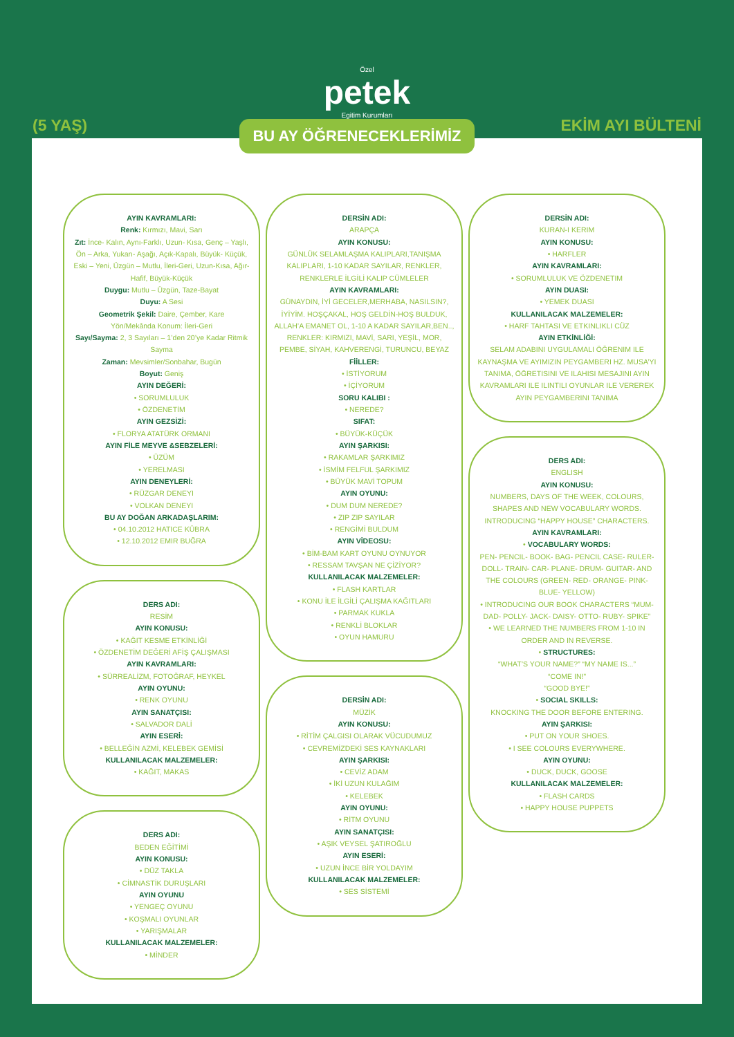Özel
petek
Egitim Kurumları
(5 YAŞ) EKİM AYI BÜLTENİ
BU AY ÖĞRENECEKLERİMİZ
AYIN KAVRAMLARI:
Renk: Kırmızı, Mavi, Sarı
Zıt: İnce- Kalın, Aynı-Farklı, Uzun- Kısa, Genç – Yaşlı, Ön – Arka, Yukarı- Aşağı, Açık-Kapalı, Büyük- Küçük, Eski – Yeni, Üzgün – Mutlu, İleri-Geri, Uzun-Kısa, Ağır-Hafif, Büyük-Küçük
Duygu: Mutlu – Üzgün, Taze-Bayat
Duyu: A Sesi
Geometrik Şekil: Daire, Çember, Kare
Yön/Mekânda Konum: İleri-Geri
Sayı/Sayma: 2, 3 Sayıları – 1’den 20’ye Kadar Ritmik Sayma
Zaman: Mevsimler/Sonbahar, Bugün
Boyut: Geniş
AYIN DEĞERİ:
• SORUMLULUK
• ÖZDENETİM
AYIN GEZSİZİ:
• FLORYA ATATÜRK ORMANI
AYIN FİLE MEYVE &SEBZELERİ:
• ÜZÜM
• YERELMASI
AYIN DENEYLERİ:
• RÜZGAR DENEYI
• VOLKAN DENEYI
BU AY DOĞAN ARKADAŞLARIM:
• 04.10.2012 HATICE KÜBRA
• 12.10.2012 EMIR BUĞRA
DERS ADI:
RESİM
AYIN KONUSU:
• KAĞIT KESME ETKİNLİĞİ
• ÖZDENETİM DEĞERİ AFİŞ ÇALIŞMASI
AYIN KAVRAMLARI:
• SÜRREALİZM, FOTOĞRAF, HEYKEL
AYIN OYUNU:
• RENK OYUNU
AYIN SANATÇISI:
• SALVADOR DALİ
AYIN ESERİ:
• BELLEĞİN AZMİ, KELEBEK GEMİSİ
KULLANILACAK MALZEMELER:
• KAĞIT, MAKAS
DERS ADI:
BEDEN EĞİTİMİ
AYIN KONUSU:
• DÜZ TAKLA
• CİMNASTİK DURUŞLARI
AYIN OYUNU
• YENGEÇ OYUNU
• KOŞMALI OYUNLAR
• YARIŞMALAR
KULLANILACAK MALZEMELER:
• MİNDER
DERSİN ADI:
ARAPÇA
AYIN KONUSU:
GÜNLÜK SELAMLAŞMA KALIPLARI,TANIŞMA KALIPLARI, 1-10 KADAR SAYILAR, RENKLER, RENKLERLE İLGİLİ KALIP CÜMLELER
AYIN KAVRAMLARI:
GÜNAYDIN, İYİ GECELER,MERHABA, NASILSIN?, İYİYİM. HOŞÇAKAL, HOŞ GELDİN-HOŞ BULDUK, ALLAH’A EMANET OL, 1-10 A KADAR SAYILAR,BEN.., RENKLER: KIRMIZI, MAVİ, SARI, YEŞİL, MOR, PEMBE, SİYAH, KAHVERENGİ, TURUNCU, BEYAZ
FİİLLER:
• İSTİYORUM
• İÇİYORUM
SORU KALIBI :
• NEREDE?
SIFAT:
• BÜYÜK-KÜÇÜK
AYIN ŞARKISI:
• RAKAMLAR ŞARKIMIZ
• İSMİM FELFUL ŞARKIMIZ
• BÜYÜK MAVİ TOPUM
AYIN OYUNU:
• DUM DUM NEREDE?
• ZIP ZIP SAYILAR
• RENGİMİ BULDUM
AYIN VİDEOSU:
• BİM-BAM KART OYUNU OYNUYOR
• RESSAM TAVŞAN NE ÇİZİYOR?
KULLANILACAK MALZEMELER:
• FLASH KARTLAR
• KONU İLE İLGİLİ ÇALIŞMA KAĞITLARI
• PARMAK KUKLA
• RENKLİ BLOKLAR
• OYUN HAMURU
DERSİN ADI:
MÜZİK
AYIN KONUSU:
• RİTİM ÇALGISI OLARAK VÜCUDUMUZ
• CEVREMİZDEKİ SES KAYNAKLARI
AYIN ŞARKISI:
• CEVİZ ADAM
• İKİ UZUN KULAĞIM
• KELEBEK
AYIN OYUNU:
• RİTM OYUNU
AYIN SANATÇISI:
• AŞIK VEYSEL ŞATIROĞLU
AYIN ESERİ:
• UZUN İNCE BİR YOLDAYIM
KULLANILACAK MALZEMELER:
• SES SİSTEMİ
DERSİN ADI:
KURAN-I KERIM
AYIN KONUSU:
• HARFLER
AYIN KAVRAMLARI:
• SORUMLULUK VE ÖZDENETIM
AYIN DUASI:
• YEMEK DUASI
KULLANILACAK MALZEMELER:
• HARF TAHTASI VE ETKINLIKLI CÜZ
AYIN ETKİNLİĞİ:
SELAM ADABINI UYGULAMALI ÖĞRENIM ILE KAYNAŞMA VE AYIMIZIN PEYGAMBERI HZ. MUSA’YI TANIMA, ÖĞRETISINI VE ILAHISI MESAJINI AYIN KAVRAMLARI ILE ILINTILI OYUNLAR ILE VEREREK AYIN PEYGAMBERINI TANIMA
DERS ADI:
ENGLISH
AYIN KONUSU:
NUMBERS, DAYS OF THE WEEK, COLOURS, SHAPES AND NEW VOCABULARY WORDS.
INTRODUCING “HAPPY HOUSE” CHARACTERS.
AYIN KAVRAMLARI:
• VOCABULARY WORDS:
PEN- PENCIL- BOOK- BAG- PENCIL CASE- RULER- DOLL- TRAIN- CAR- PLANE- DRUM- GUITAR- AND THE COLOURS (GREEN- RED- ORANGE- PINK- BLUE- YELLOW)
• INTRODUCING OUR BOOK CHARACTERS “MUM- DAD- POLLY- JACK- DAISY- OTTO- RUBY- SPIKE”
• WE LEARNED THE NUMBERS FROM 1-10 IN ORDER AND IN REVERSE.
• STRUCTURES:
“WHAT’S YOUR NAME?” “MY NAME IS...”
“COME IN!”
“GOOD BYE!”
• SOCIAL SKILLS:
KNOCKING THE DOOR BEFORE ENTERING.
AYIN ŞARKISI:
• PUT ON YOUR SHOES.
• I SEE COLOURS EVERYWHERE.
AYIN OYUNU:
• DUCK, DUCK, GOOSE
KULLANILACAK MALZEMELER:
• FLASH CARDS
• HAPPY HOUSE PUPPETS